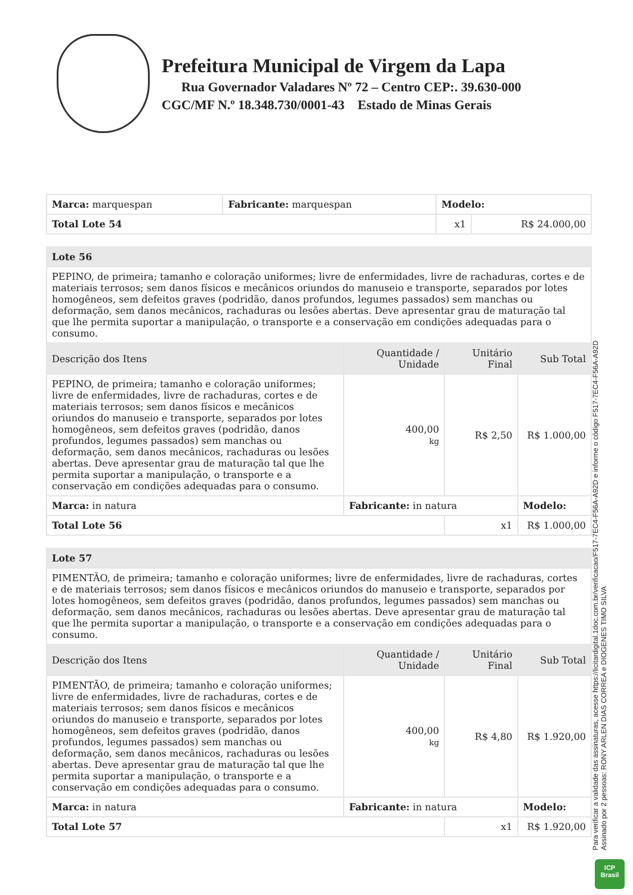Prefeitura Municipal de Virgem da Lapa
Rua Governador Valadares Nº 72 – Centro CEP:. 39.630-000
CGC/MF N.º 18.348.730/0001-43 Estado de Minas Gerais
| Marca: marquespan | Fabricante: marquespan | Modelo: | |
| Total Lote 54 | | x1 | R$ 24.000,00 |
| Lote 56 | | | |
| PEPINO, de primeira; tamanho e coloração uniformes; livre de enfermidades, livre de rachaduras, cortes e de materiais terrosos; sem danos físicos e mecânicos oriundos do manuseio e transporte, separados por lotes homogêneos, sem defeitos graves (podridão, danos profundos, legumes passados) sem manchas ou deformação, sem danos mecânicos, rachaduras ou lesões abertas. Deve apresentar grau de maturação tal que lhe permita suportar a manipulação, o transporte e a conservação em condições adequadas para o consumo. | | | |
| Descrição dos Itens | Quantidade / Unidade | Unitário Final | Sub Total |
| PEPINO, de primeira; tamanho e coloração uniformes; livre de enfermidades, livre de rachaduras, cortes e de materiais terrosos; sem danos físicos e mecânicos oriundos do manuseio e transporte, separados por lotes homogêneos, sem defeitos graves (podridão, danos profundos, legumes passados) sem manchas ou deformação, sem danos mecânicos, rachaduras ou lesões abertas. Deve apresentar grau de maturação tal que lhe permita suportar a manipulação, o transporte e a conservação em condições adequadas para o consumo. | 400,00 kg | R$ 2,50 | R$ 1.000,00 |
| Marca: in natura | Fabricante: in natura | | Modelo: |
| Total Lote 56 | | x1 | R$ 1.000,00 |
| Lote 57 | | | |
| PIMENTÃO, de primeira; tamanho e coloração uniformes; livre de enfermidades, livre de rachaduras, cortes e de materiais terrosos; sem danos físicos e mecânicos oriundos do manuseio e transporte, separados por lotes homogêneos, sem defeitos graves (podridão, danos profundos, legumes passados) sem manchas ou deformação, sem danos mecânicos, rachaduras ou lesões abertas. Deve apresentar grau de maturação tal que lhe permita suportar a manipulação, o transporte e a conservação em condições adequadas para o consumo. | | | |
| Descrição dos Itens | Quantidade / Unidade | Unitário Final | Sub Total |
| PIMENTÃO, de primeira; tamanho e coloração uniformes; livre de enfermidades, livre de rachaduras, cortes e de materiais terrosos; sem danos físicos e mecânicos oriundos do manuseio e transporte, separados por lotes homogêneos, sem defeitos graves (podridão, danos profundos, legumes passados) sem manchas ou deformação, sem danos mecânicos, rachaduras ou lesões abertas. Deve apresentar grau de maturação tal que lhe permita suportar a manipulação, o transporte e a conservação em condições adequadas para o consumo. | 400,00 kg | R$ 4,80 | R$ 1.920,00 |
| Marca: in natura | Fabricante: in natura | | Modelo: |
| Total Lote 57 | | x1 | R$ 1.920,00 |
Para verificar a validade das assinaturas, acesse https://licitardigital.1doc.com.br/verificacao/F517-7EC4-F56A-A92D e informe o código F517-7EC4-F56A-A92D
Assinado por 2 pessoas: RONY ARLEN DIAS CORREA e DIOGENES TIMO SILVA
ICP
Brasil